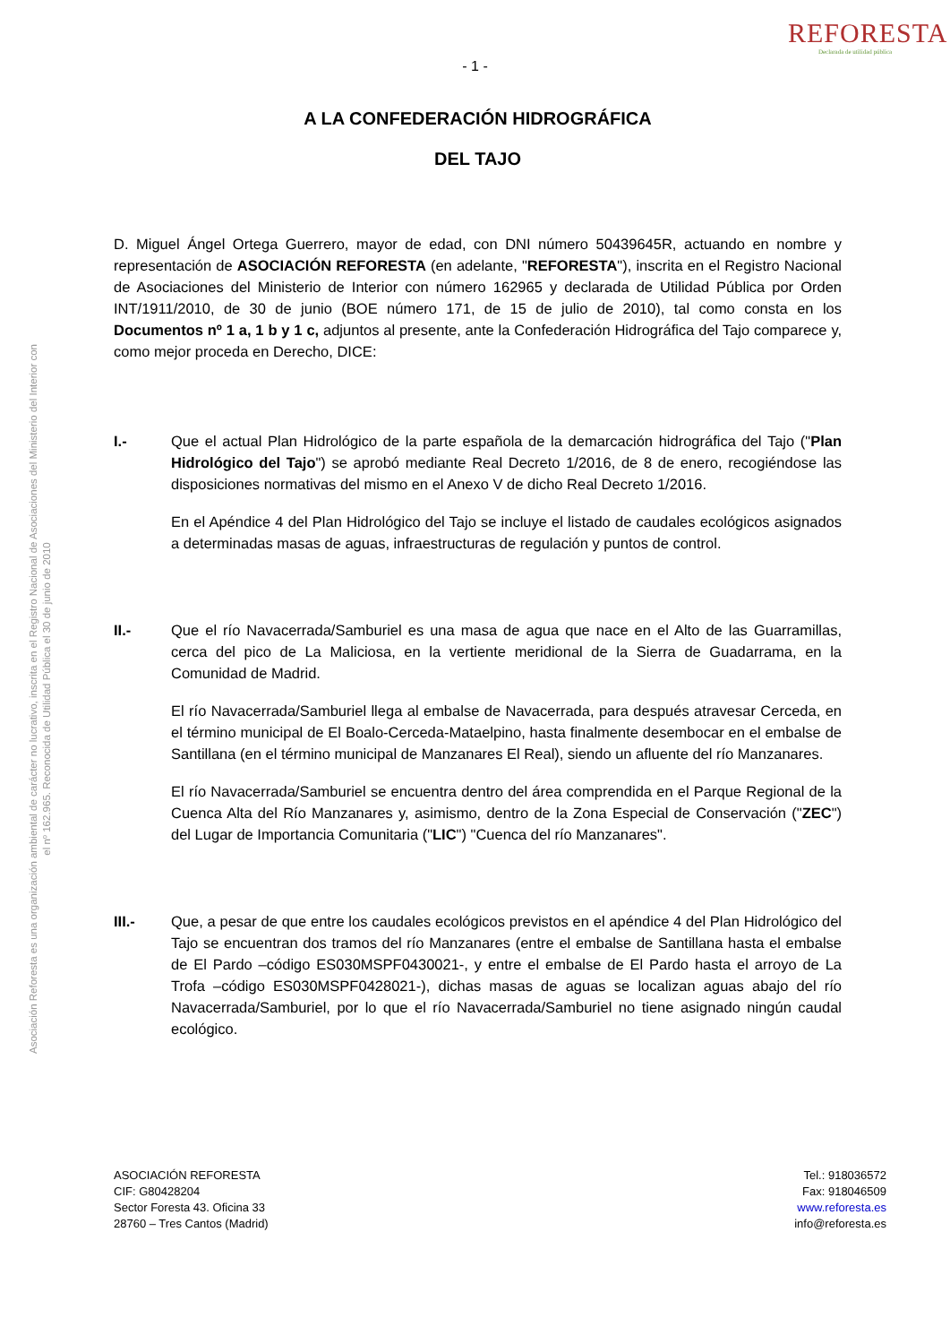Asociación Reforesta es una organización ambiental de carácter no lucrativo, inscrita en el Registro Nacional de Asociaciones del Ministerio del Interior con
el nº 162.965. Reconocida de Utilidad Pública el 30 de junio de 2010
REFORESTA
Declarada de utilidad pública
- 1 -
A LA CONFEDERACIÓN HIDROGRÁFICA
DEL TAJO
D. Miguel Ángel Ortega Guerrero, mayor de edad, con DNI número 50439645R, actuando en nombre y representación de ASOCIACIÓN REFORESTA (en adelante, "REFORESTA"), inscrita en el Registro Nacional de Asociaciones del Ministerio de Interior con número 162965 y declarada de Utilidad Pública por Orden INT/1911/2010, de 30 de junio (BOE número 171, de 15 de julio de 2010), tal como consta en los Documentos nº 1 a, 1 b y 1 c, adjuntos al presente, ante la Confederación Hidrográfica del Tajo comparece y, como mejor proceda en Derecho, DICE:
I.- Que el actual Plan Hidrológico de la parte española de la demarcación hidrográfica del Tajo ("Plan Hidrológico del Tajo") se aprobó mediante Real Decreto 1/2016, de 8 de enero, recogiéndose las disposiciones normativas del mismo en el Anexo V de dicho Real Decreto 1/2016.
En el Apéndice 4 del Plan Hidrológico del Tajo se incluye el listado de caudales ecológicos asignados a determinadas masas de aguas, infraestructuras de regulación y puntos de control.
II.- Que el río Navacerrada/Samburiel es una masa de agua que nace en el Alto de las Guarramillas, cerca del pico de La Maliciosa, en la vertiente meridional de la Sierra de Guadarrama, en la Comunidad de Madrid.
El río Navacerrada/Samburiel llega al embalse de Navacerrada, para después atravesar Cerceda, en el término municipal de El Boalo-Cerceda-Mataelpino, hasta finalmente desembocar en el embalse de Santillana (en el término municipal de Manzanares El Real), siendo un afluente del río Manzanares.
El río Navacerrada/Samburiel se encuentra dentro del área comprendida en el Parque Regional de la Cuenca Alta del Río Manzanares y, asimismo, dentro de la Zona Especial de Conservación ("ZEC") del Lugar de Importancia Comunitaria ("LIC") "Cuenca del río Manzanares".
III.- Que, a pesar de que entre los caudales ecológicos previstos en el apéndice 4 del Plan Hidrológico del Tajo se encuentran dos tramos del río Manzanares (entre el embalse de Santillana hasta el embalse de El Pardo –código ES030MSPF0430021-, y entre el embalse de El Pardo hasta el arroyo de La Trofa –código ES030MSPF0428021-), dichas masas de aguas se localizan aguas abajo del río Navacerrada/Samburiel, por lo que el río Navacerrada/Samburiel no tiene asignado ningún caudal ecológico.
ASOCIACIÓN REFORESTA
CIF: G80428204
Sector Foresta 43. Oficina 33
28760 – Tres Cantos (Madrid)
Tel.: 918036572
Fax: 918046509
www.reforesta.es
info@reforesta.es